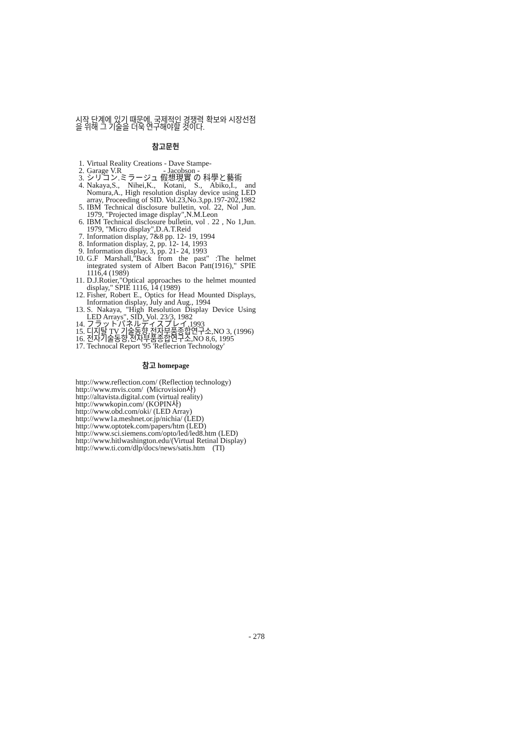시작 단계에 있기 때문에, 국제적인 경쟁력 확보와 시장선점을 위해 그 기술을 더욱 연구해야할 것이다.
참고문헌
1. Virtual Reality Creations - Dave Stampe-
2. Garage V.R - Jacobson -
3. シリコン.ミラージュ 假想現實 の 科學と藝術
4. Nakaya,S., Nihei,K., Kotani, S., Abiko,I., and Nomura,A., High resolution display device using LED array, Proceeding of SID. Vol.23,No.3,pp.197-202,1982
5. IBM Technical disclosure bulletin, vol. 22, Nol ,Jun. 1979, "Projected image display",N.M.Leon
6. IBM Technical disclosure bulletin, vol . 22 , No 1,Jun. 1979, "Micro display",D.A.T.Reid
7. Information display, 7&8 pp. 12- 19, 1994
8. Information display, 2, pp. 12- 14, 1993
9. Information display, 3, pp. 21- 24, 1993
10. G.F Marshall,"Back from the past" :The helmet integrated system of Albert Bacon Patt(1916)," SPIE 1116,4 (1989)
11. D.J.Rotier,"Optical approaches to the helmet mounted display," SPIE 1116, 14 (1989)
12. Fisher, Robert E., Optics for Head Mounted Displays, Information display, July and Aug., 1994
13. S. Nakaya, "High Resolution Display Device Using LED Arrays", SID, Vol. 23/3, 1982
14. フラットパネルディスプレイ,1993
15. 디지탈 TV 기술동향,전자부품종합연구소,NO 3, (1996)
16. 전자기술동향,전자부품종합연구소,NO 8,6, 1995
17. Technocal Report '95 'Reflecrion Technology'
참고 homepage
http://www.reflection.com/ (Reflection technology)
http://www.mvis.com/ (Microvision사)
http://altavista.digital.com (virtual reality)
http://wwwkopin.com/ (KOPIN사)
http://www.obd.com/oki/ (LED Array)
http://www1a.meshnet.or.jp/nichia/ (LED)
http://www.optotek.com/papers/htm (LED)
http://www.sci.siemens.com/opto/led/led8.htm (LED)
http://www.hitlwashington.edu/(Virtual Retinal Display)
http://www.ti.com/dlp/docs/news/satis.htm (TI)
- 278